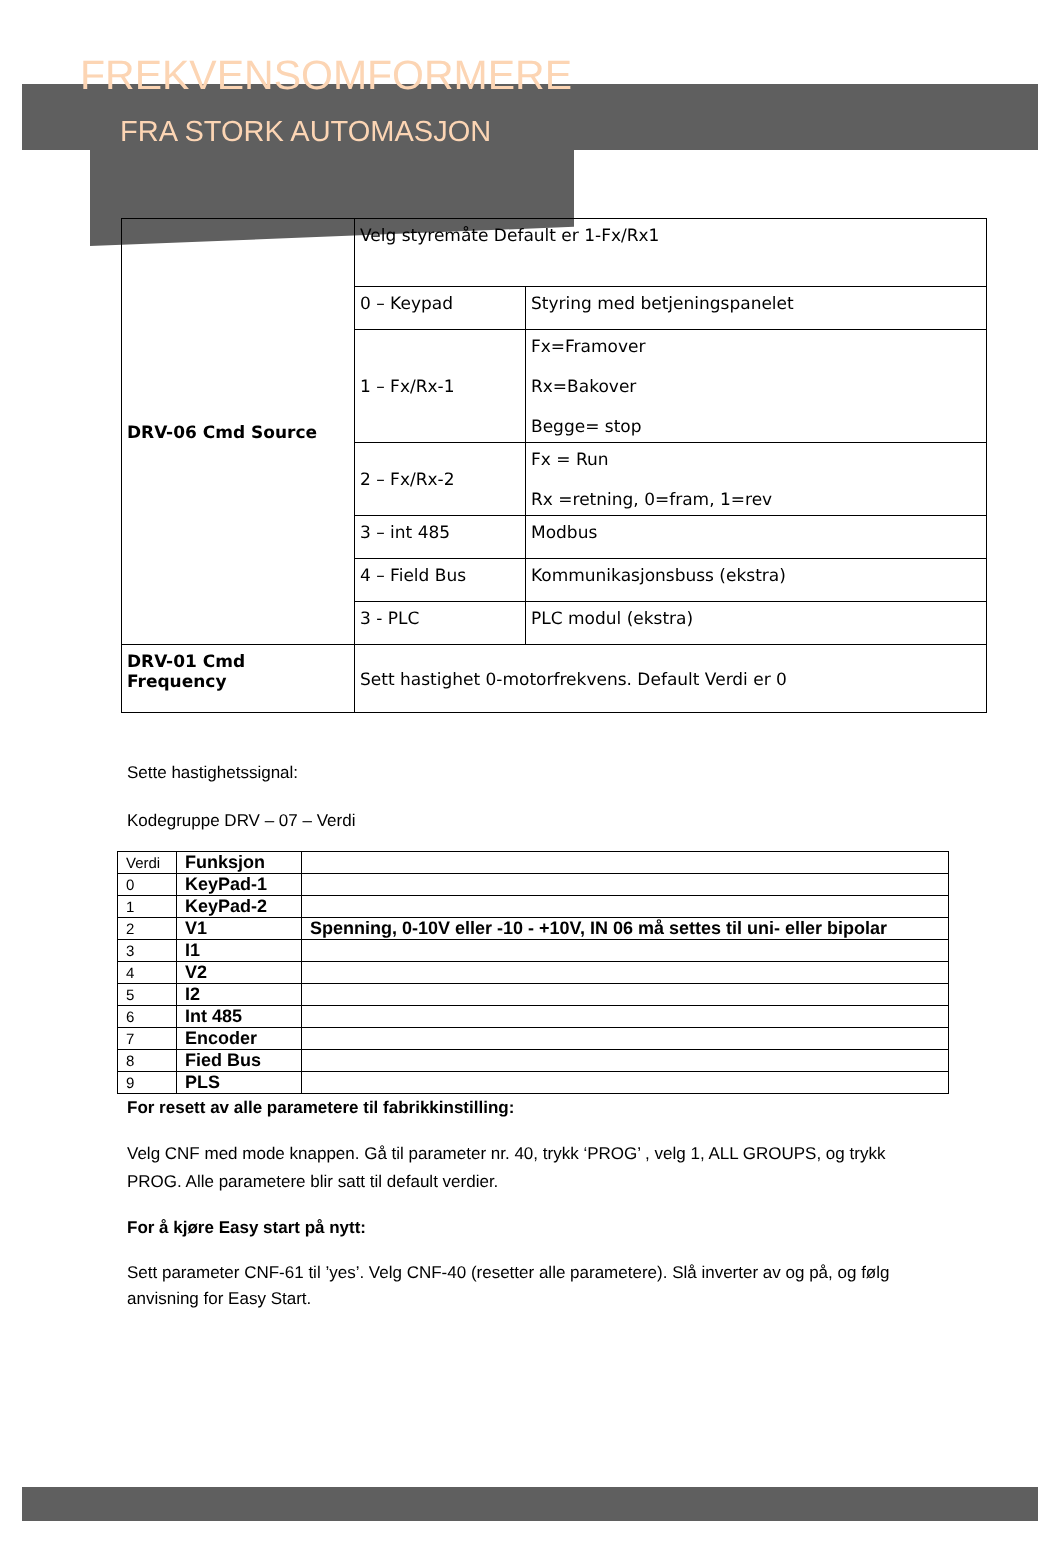FREKVENSOMFORMERE
FRA STORK AUTOMASJON
| DRV-06 Cmd Source | Velg styremåte Default er 1-Fx/Rx1 | |
| | 0 – Keypad | Styring med betjeningspanelet |
| | 1 – Fx/Rx-1 | Fx=Framover Rx=Bakover Begge= stop |
| | 2 – Fx/Rx-2 | Fx = Run Rx =retning, 0=fram, 1=rev |
| | 3 – int 485 | Modbus |
| | 4 – Field Bus | Kommunikasjonsbuss (ekstra) |
| | 3 - PLC | PLC modul (ekstra) |
| DRV-01 Cmd Frequency | Sett hastighet 0-motorfrekvens. Default Verdi er 0 | |
Sette hastighetssignal:
Kodegruppe DRV – 07 – Verdi
| Verdi | Funksjon | |
| 0 | KeyPad-1 | |
| 1 | KeyPad-2 | |
| 2 | V1 | Spenning, 0-10V eller -10 - +10V, IN 06 må settes til uni- eller bipolar |
| 3 | I1 | |
| 4 | V2 | |
| 5 | I2 | |
| 6 | Int 485 | |
| 7 | Encoder | |
| 8 | Fied Bus | |
| 9 | PLS | |
For resett av alle parametere til fabrikkinstilling:
Velg CNF med mode knappen. Gå til parameter nr. 40, trykk ‘PROG’ , velg 1, ALL GROUPS, og trykk PROG. Alle parametere blir satt til default verdier.
For å kjøre Easy start på nytt:
Sett parameter CNF-61 til ’yes’. Velg CNF-40 (resetter alle parametere). Slå inverter av og på, og følg anvisning for Easy Start.